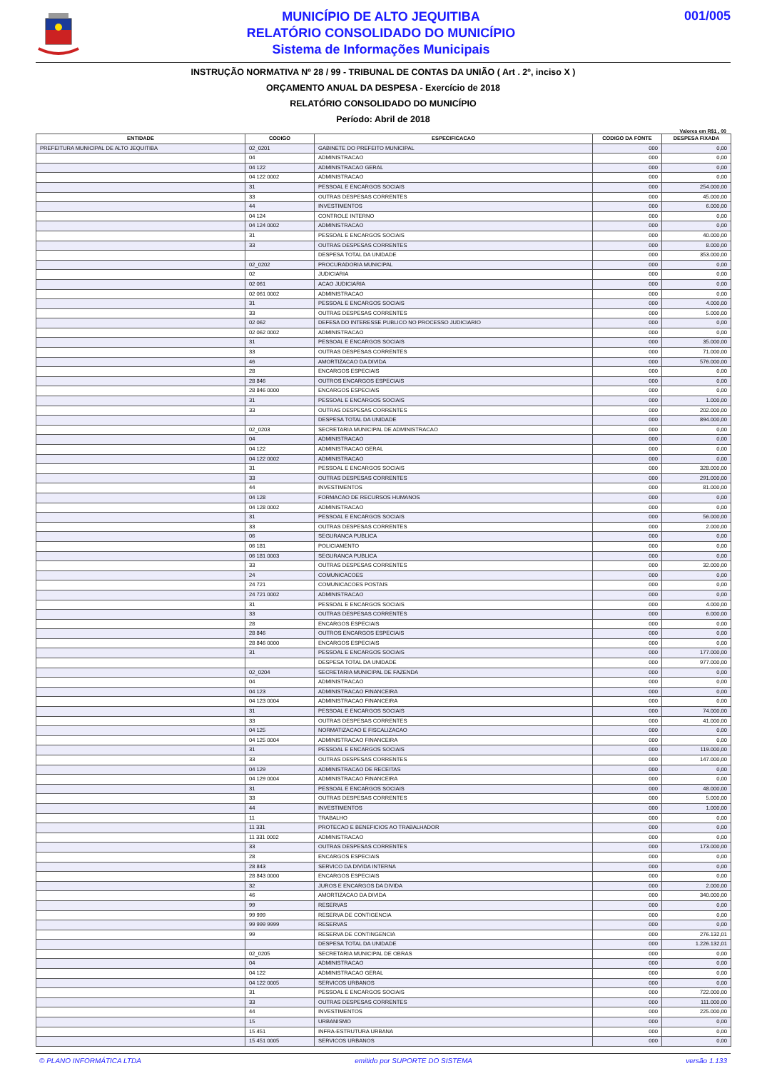MUNICÍPIO DE ALTO JEQUITIBA
RELATÓRIO CONSOLIDADO DO MUNICÍPIO
Sistema de Informações Municipais
001/005
INSTRUÇÃO NORMATIVA Nº 28 / 99 - TRIBUNAL DE CONTAS DA UNIÃO ( Art . 2º, inciso X )
ORÇAMENTO ANUAL DA DESPESA - Exercício de 2018
RELATÓRIO CONSOLIDADO DO MUNICÍPIO
Período: Abril de 2018
Valores em R$1 , 00
| ENTIDADE | CODIGO | ESPECIFICACAO | CODIGO DA FONTE | DESPESA FIXADA |
| --- | --- | --- | --- | --- |
| PREFEITURA MUNICIPAL DE ALTO JEQUITIBA | 02_0201 | GABINETE DO PREFEITO MUNICIPAL | 000 | 0,00 |
| | 04 | ADMINISTRACAO | 000 | 0,00 |
| | 04 122 | ADMINISTRACAO GERAL | 000 | 0,00 |
| | 04 122 0002 | ADMINISTRACAO | 000 | 0,00 |
| | 31 | PESSOAL E ENCARGOS SOCIAIS | 000 | 254.000,00 |
| | 33 | OUTRAS DESPESAS CORRENTES | 000 | 45.000,00 |
| | 44 | INVESTIMENTOS | 000 | 6.000,00 |
| | 04 124 | CONTROLE INTERNO | 000 | 0,00 |
| | 04 124 0002 | ADMINISTRACAO | 000 | 0,00 |
| | 31 | PESSOAL E ENCARGOS SOCIAIS | 000 | 40.000,00 |
| | 33 | OUTRAS DESPESAS CORRENTES | 000 | 8.000,00 |
| | | DESPESA TOTAL DA UNIDADE | 000 | 353.000,00 |
| | 02_0202 | PROCURADORIA MUNICIPAL | 000 | 0,00 |
| | 02 | JUDICIARIA | 000 | 0,00 |
| | 02 061 | ACAO JUDICIARIA | 000 | 0,00 |
| | 02 061 0002 | ADMINISTRACAO | 000 | 0,00 |
| | 31 | PESSOAL E ENCARGOS SOCIAIS | 000 | 4.000,00 |
| | 33 | OUTRAS DESPESAS CORRENTES | 000 | 5.000,00 |
| | 02 062 | DEFESA DO INTERESSE PUBLICO NO PROCESSO JUDICIARIO | 000 | 0,00 |
| | 02 062 0002 | ADMINISTRACAO | 000 | 0,00 |
| | 31 | PESSOAL E ENCARGOS SOCIAIS | 000 | 35.000,00 |
| | 33 | OUTRAS DESPESAS CORRENTES | 000 | 71.000,00 |
| | 46 | AMORTIZACAO DA DIVIDA | 000 | 576.000,00 |
| | 28 | ENCARGOS ESPECIAIS | 000 | 0,00 |
| | 28 846 | OUTROS ENCARGOS ESPECIAIS | 000 | 0,00 |
| | 28 846 0000 | ENCARGOS ESPECIAIS | 000 | 0,00 |
| | 31 | PESSOAL E ENCARGOS SOCIAIS | 000 | 1.000,00 |
| | 33 | OUTRAS DESPESAS CORRENTES | 000 | 202.000,00 |
| | | DESPESA TOTAL DA UNIDADE | 000 | 894.000,00 |
| | 02_0203 | SECRETARIA MUNICIPAL DE ADMINISTRACAO | 000 | 0,00 |
| | 04 | ADMINISTRACAO | 000 | 0,00 |
| | 04 122 | ADMINISTRACAO GERAL | 000 | 0,00 |
| | 04 122 0002 | ADMINISTRACAO | 000 | 0,00 |
| | 31 | PESSOAL E ENCARGOS SOCIAIS | 000 | 328.000,00 |
| | 33 | OUTRAS DESPESAS CORRENTES | 000 | 291.000,00 |
| | 44 | INVESTIMENTOS | 000 | 81.000,00 |
| | 04 128 | FORMACAO DE RECURSOS HUMANOS | 000 | 0,00 |
| | 04 128 0002 | ADMINISTRACAO | 000 | 0,00 |
| | 31 | PESSOAL E ENCARGOS SOCIAIS | 000 | 56.000,00 |
| | 33 | OUTRAS DESPESAS CORRENTES | 000 | 2.000,00 |
| | 06 | SEGURANCA PUBLICA | 000 | 0,00 |
| | 06 181 | POLICIAMENTO | 000 | 0,00 |
| | 06 181 0003 | SEGURANCA PUBLICA | 000 | 0,00 |
| | 33 | OUTRAS DESPESAS CORRENTES | 000 | 32.000,00 |
| | 24 | COMUNICACOES | 000 | 0,00 |
| | 24 721 | COMUNICACOES POSTAIS | 000 | 0,00 |
| | 24 721 0002 | ADMINISTRACAO | 000 | 0,00 |
| | 31 | PESSOAL E ENCARGOS SOCIAIS | 000 | 4.000,00 |
| | 33 | OUTRAS DESPESAS CORRENTES | 000 | 6.000,00 |
| | 28 | ENCARGOS ESPECIAIS | 000 | 0,00 |
| | 28 846 | OUTROS ENCARGOS ESPECIAIS | 000 | 0,00 |
| | 28 846 0000 | ENCARGOS ESPECIAIS | 000 | 0,00 |
| | 31 | PESSOAL E ENCARGOS SOCIAIS | 000 | 177.000,00 |
| | | DESPESA TOTAL DA UNIDADE | 000 | 977.000,00 |
| | 02_0204 | SECRETARIA MUNICIPAL DE FAZENDA | 000 | 0,00 |
| | 04 | ADMINISTRACAO | 000 | 0,00 |
| | 04 123 | ADMINISTRACAO FINANCEIRA | 000 | 0,00 |
| | 04 123 0004 | ADMINISTRACAO FINANCEIRA | 000 | 0,00 |
| | 31 | PESSOAL E ENCARGOS SOCIAIS | 000 | 74.000,00 |
| | 33 | OUTRAS DESPESAS CORRENTES | 000 | 41.000,00 |
| | 04 125 | NORMATIZACAO E FISCALIZACAO | 000 | 0,00 |
| | 04 125 0004 | ADMINISTRACAO FINANCEIRA | 000 | 0,00 |
| | 31 | PESSOAL E ENCARGOS SOCIAIS | 000 | 119.000,00 |
| | 33 | OUTRAS DESPESAS CORRENTES | 000 | 147.000,00 |
| | 04 129 | ADMINISTRACAO DE RECEITAS | 000 | 0,00 |
| | 04 129 0004 | ADMINISTRACAO FINANCEIRA | 000 | 0,00 |
| | 31 | PESSOAL E ENCARGOS SOCIAIS | 000 | 48.000,00 |
| | 33 | OUTRAS DESPESAS CORRENTES | 000 | 5.000,00 |
| | 44 | INVESTIMENTOS | 000 | 1.000,00 |
| | 11 | TRABALHO | 000 | 0,00 |
| | 11 331 | PROTECAO E BENEFICIOS AO TRABALHADOR | 000 | 0,00 |
| | 11 331 0002 | ADMINISTRACAO | 000 | 0,00 |
| | 33 | OUTRAS DESPESAS CORRENTES | 000 | 173.000,00 |
| | 28 | ENCARGOS ESPECIAIS | 000 | 0,00 |
| | 28 843 | SERVICO DA DIVIDA INTERNA | 000 | 0,00 |
| | 28 843 0000 | ENCARGOS ESPECIAIS | 000 | 0,00 |
| | 32 | JUROS E ENCARGOS DA DIVIDA | 000 | 2.000,00 |
| | 46 | AMORTIZACAO DA DIVIDA | 000 | 340.000,00 |
| | 99 | RESERVAS | 000 | 0,00 |
| | 99 999 | RESERVA DE CONTIGENCIA | 000 | 0,00 |
| | 99 999 9999 | RESERVAS | 000 | 0,00 |
| | 99 | RESERVA DE CONTINGENCIA | 000 | 276.132,01 |
| | | DESPESA TOTAL DA UNIDADE | 000 | 1.226.132,01 |
| | 02_0205 | SECRETARIA MUNICIPAL DE OBRAS | 000 | 0,00 |
| | 04 | ADMINISTRACAO | 000 | 0,00 |
| | 04 122 | ADMINISTRACAO GERAL | 000 | 0,00 |
| | 04 122 0005 | SERVICOS URBANOS | 000 | 0,00 |
| | 31 | PESSOAL E ENCARGOS SOCIAIS | 000 | 722.000,00 |
| | 33 | OUTRAS DESPESAS CORRENTES | 000 | 111.000,00 |
| | 44 | INVESTIMENTOS | 000 | 225.000,00 |
| | 15 | URBANISMO | 000 | 0,00 |
| | 15 451 | INFRA-ESTRUTURA URBANA | 000 | 0,00 |
| | 15 451 0005 | SERVICOS URBANOS | 000 | 0,00 |
© PLANO INFORMÁTICA LTDA emitido por SUPORTE DO SISTEMA versão 1.133